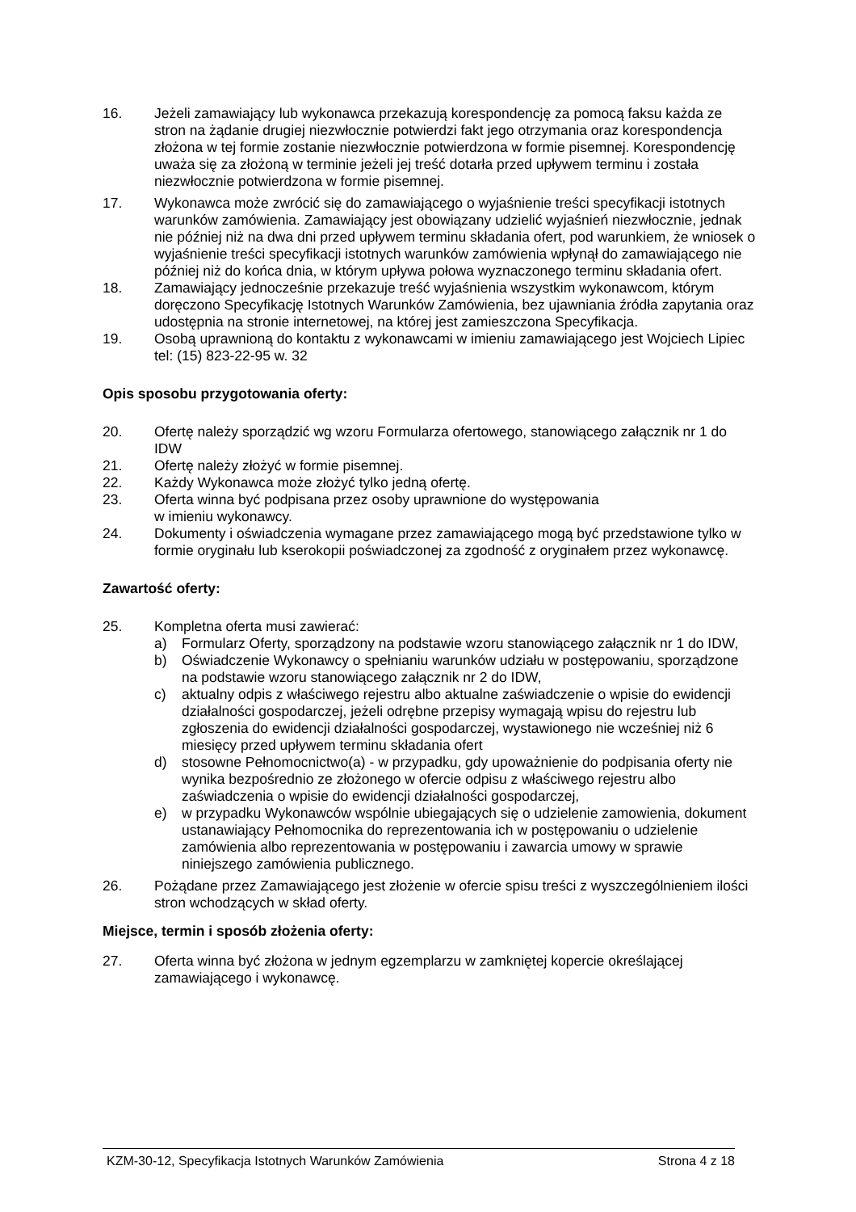16. Jeżeli zamawiający lub wykonawca przekazują korespondencję za pomocą faksu każda ze stron na żądanie drugiej niezwłocznie potwierdzi fakt jego otrzymania oraz korespondencja złożona w tej formie zostanie niezwłocznie potwierdzona w formie pisemnej. Korespondencję uważa się za złożoną w terminie jeżeli jej treść dotarła przed upływem terminu i została niezwłocznie potwierdzona w formie pisemnej.
17. Wykonawca może zwrócić się do zamawiającego o wyjaśnienie treści specyfikacji istotnych warunków zamówienia. Zamawiający jest obowiązany udzielić wyjaśnień niezwłocznie, jednak nie później niż na dwa dni przed upływem terminu składania ofert, pod warunkiem, że wniosek o wyjaśnienie treści specyfikacji istotnych warunków zamówienia wpłynął do zamawiającego nie później niż do końca dnia, w którym upływa połowa wyznaczonego terminu składania ofert.
18. Zamawiający jednocześnie przekazuje treść wyjaśnienia wszystkim wykonawcom, którym doręczono Specyfikację Istotnych Warunków Zamówienia, bez ujawniania źródła zapytania oraz udostępnia na stronie internetowej, na której jest zamieszczona Specyfikacja.
19. Osobą uprawnioną do kontaktu z wykonawcami w imieniu zamawiającego jest Wojciech Lipiec tel: (15) 823-22-95 w. 32
Opis sposobu przygotowania oferty:
20. Ofertę należy sporządzić wg wzoru Formularza ofertowego, stanowiącego załącznik nr 1 do IDW
21. Ofertę należy złożyć w formie pisemnej.
22. Każdy Wykonawca może złożyć tylko jedną ofertę.
23. Oferta winna być podpisana przez osoby uprawnione do występowania
w imieniu wykonawcy.
24. Dokumenty i oświadczenia wymagane przez zamawiającego mogą być przedstawione tylko w formie oryginału lub kserokopii poświadczonej za zgodność z oryginałem przez wykonawcę.
Zawartość oferty:
25. Kompletna oferta musi zawierać:
a) Formularz Oferty, sporządzony na podstawie wzoru stanowiącego załącznik nr 1 do IDW,
b) Oświadczenie Wykonawcy o spełnianiu warunków udziału w postępowaniu, sporządzone na podstawie wzoru stanowiącego załącznik nr 2 do IDW,
c) aktualny odpis z właściwego rejestru albo aktualne zaświadczenie o wpisie do ewidencji działalności gospodarczej, jeżeli odrębne przepisy wymagają wpisu do rejestru lub zgłoszenia do ewidencji działalności gospodarczej, wystawionego nie wcześniej niż 6 miesięcy przed upływem terminu składania ofert
d) stosowne Pełnomocnictwo(a) - w przypadku, gdy upoważnienie do podpisania oferty nie wynika bezpośrednio ze złożonego w ofercie odpisu z właściwego rejestru albo zaświadczenia o wpisie do ewidencji działalności gospodarczej,
e) w przypadku Wykonawców wspólnie ubiegających się o udzielenie zamowienia, dokument ustanawiający Pełnomocnika do reprezentowania ich w postępowaniu o udzielenie zamówienia albo reprezentowania w postępowaniu i zawarcia umowy w sprawie niniejszego zamówienia publicznego.
26. Pożądane przez Zamawiającego jest złożenie w ofercie spisu treści z wyszczególnieniem ilości stron wchodzących w skład oferty.
Miejsce, termin i sposób złożenia oferty:
27. Oferta winna być złożona w jednym egzemplarzu w zamkniętej kopercie określającej zamawiającego i wykonawcę.
KZM-30-12, Specyfikacja Istotnych Warunków Zamówienia Strona 4 z 18